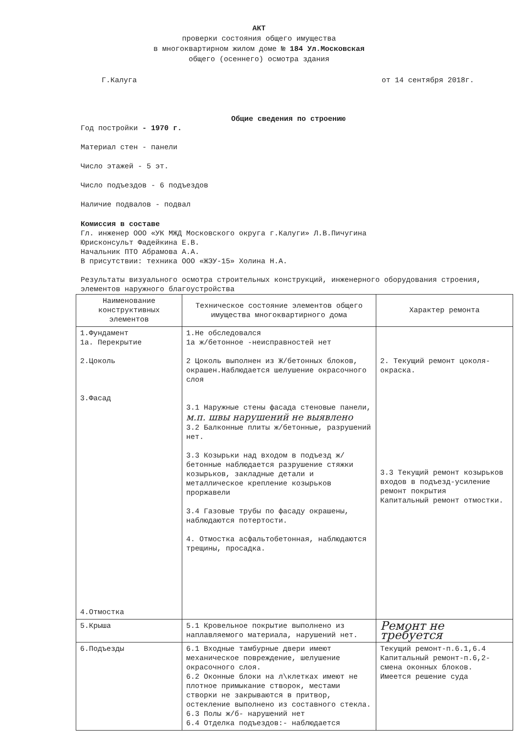АКТ
проверки состояния общего имущества
в многоквартирном жилом доме № 184 Ул.Московская
общего (осеннего) осмотра здания
Г.Калуга от 14 сентября 2018г.
Общие сведения по строению
Год постройки - 1970 г.
Материал стен - панели
Число этажей - 5 эт.
Число подъездов - 6 подъездов
Наличие подвалов - подвал
Комиссия в составе
Гл. инженер ООО «УК МЖД Московского округа г.Калуги» Л.В.Пичугина
Юрисконсульт Фадейкина Е.В.
Начальник ПТО Абрамова А.А.
В присутствии: техника ООО «ЖЭУ-15» Холина Н.А.
Результаты визуального осмотра строительных конструкций, инженерного оборудования строения, элементов наружного благоустройства
| Наименование конструктивных элементов | Техническое состояние элементов общего имущества многоквартирного дома | Характер ремонта |
| --- | --- | --- |
| 1.Фундамент 1а. Перекрытие 2.Цоколь 3.Фасад 4.Отмостка | 1.Не обследовался 1а ж/бетонное -неисправностей нет 2 Цоколь выполнен из Ж/бетонных блоков, окрашен.Наблюдается шелушение окрасочного слоя 3.1 Наружные стены фасада стеновые панели, м.п. швы нарушений не выявлено 3.2 Балконные плиты ж/бетонные, разрушений нет. 3.3 Козырьки над входом в подъезд ж/бетонные наблюдается разрушение стяжки козырьков, закладные детали и металлическое крепление козырьков проржавели 3.4 Газовые трубы по фасаду окрашены, наблюдаются потертости. 4. Отмостка асфальтобетонная, наблюдаются трещины, просадка. | 2. Текущий ремонт цоколя-окраска. 3.3 Текущий ремонт козырьков входов в подъезд-усиление ремонт покрытия Капитальный ремонт отмостки. |
| 5.Крыша | 5.1 Кровельное покрытие выполнено из наплавляемого материала, нарушений нет. | Ремонт не требуется |
| 6.Подъезды | 6.1 Входные тамбурные двери имеют механическое повреждение, шелушение окрасочного слоя. 6.2 Оконные блоки на л\клетках имеют не плотное примыкание створок, местами створки не закрываются в притвор, остекление выполнено из составного стекла. 6.3 Полы ж/б- нарушений нет 6.4 Отделка подъездов:- наблюдается | Текущий ремонт-п.6.1,6.4 Капитальный ремонт-п.6,2-смена оконных блоков. Имеется решение суда |